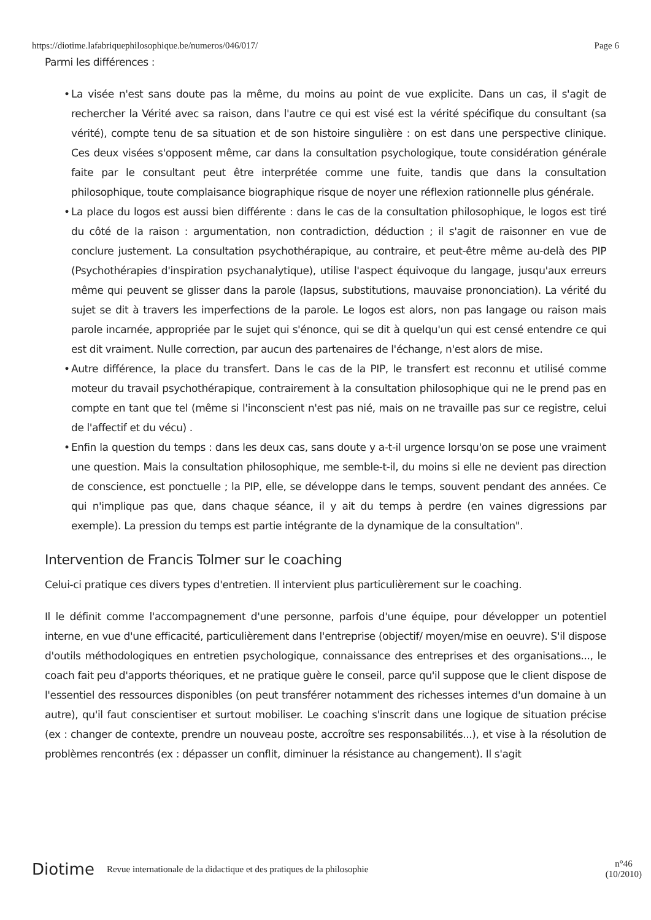https://diotime.lafabriquephilosophique.be/numeros/046/017/ Page 6
Parmi les différences :
• La visée n'est sans doute pas la même, du moins au point de vue explicite. Dans un cas, il s'agit de rechercher la Vérité avec sa raison, dans l'autre ce qui est visé est la vérité spécifique du consultant (sa vérité), compte tenu de sa situation et de son histoire singulière : on est dans une perspective clinique. Ces deux visées s'opposent même, car dans la consultation psychologique, toute considération générale faite par le consultant peut être interprétée comme une fuite, tandis que dans la consultation philosophique, toute complaisance biographique risque de noyer une réflexion rationnelle plus générale.
• La place du logos est aussi bien différente : dans le cas de la consultation philosophique, le logos est tiré du côté de la raison : argumentation, non contradiction, déduction ; il s'agit de raisonner en vue de conclure justement. La consultation psychothérapique, au contraire, et peut-être même au-delà des PIP (Psychothérapies d'inspiration psychanalytique), utilise l'aspect équivoque du langage, jusqu'aux erreurs même qui peuvent se glisser dans la parole (lapsus, substitutions, mauvaise prononciation). La vérité du sujet se dit à travers les imperfections de la parole. Le logos est alors, non pas langage ou raison mais parole incarnée, appropriée par le sujet qui s'énonce, qui se dit à quelqu'un qui est censé entendre ce qui est dit vraiment. Nulle correction, par aucun des partenaires de l'échange, n'est alors de mise.
• Autre différence, la place du transfert. Dans le cas de la PIP, le transfert est reconnu et utilisé comme moteur du travail psychothérapique, contrairement à la consultation philosophique qui ne le prend pas en compte en tant que tel (même si l'inconscient n'est pas nié, mais on ne travaille pas sur ce registre, celui de l'affectif et du vécu) .
• Enfin la question du temps : dans les deux cas, sans doute y a-t-il urgence lorsqu'on se pose une vraiment une question. Mais la consultation philosophique, me semble-t-il, du moins si elle ne devient pas direction de conscience, est ponctuelle ; la PIP, elle, se développe dans le temps, souvent pendant des années. Ce qui n'implique pas que, dans chaque séance, il y ait du temps à perdre (en vaines digressions par exemple). La pression du temps est partie intégrante de la dynamique de la consultation".
Intervention de Francis Tolmer sur le coaching
Celui-ci pratique ces divers types d'entretien. Il intervient plus particulièrement sur le coaching.
Il le définit comme l'accompagnement d'une personne, parfois d'une équipe, pour développer un potentiel interne, en vue d'une efficacité, particulièrement dans l'entreprise (objectif/ moyen/mise en oeuvre). S'il dispose d'outils méthodologiques en entretien psychologique, connaissance des entreprises et des organisations..., le coach fait peu d'apports théoriques, et ne pratique guère le conseil, parce qu'il suppose que le client dispose de l'essentiel des ressources disponibles (on peut transférer notamment des richesses internes d'un domaine à un autre), qu'il faut conscientiser et surtout mobiliser. Le coaching s'inscrit dans une logique de situation précise (ex : changer de contexte, prendre un nouveau poste, accroître ses responsabilités...), et vise à la résolution de problèmes rencontrés (ex : dépasser un conflit, diminuer la résistance au changement). Il s'agit
Diotime Revue internationale de la didactique et des pratiques de la philosophie n°46
(10/2010)